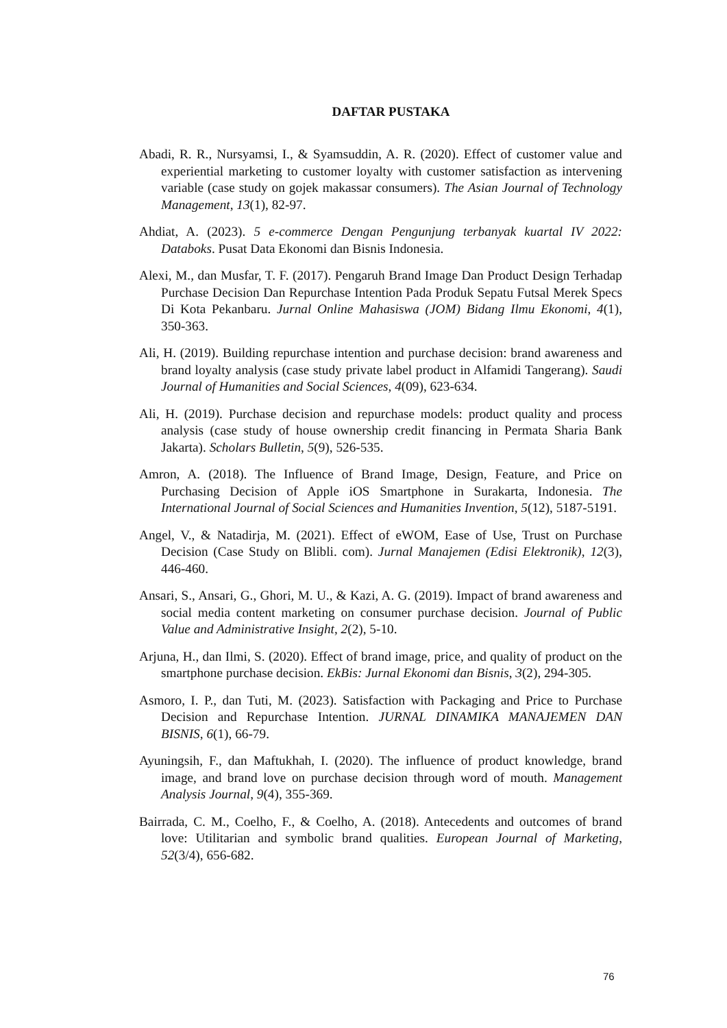DAFTAR PUSTAKA
Abadi, R. R., Nursyamsi, I., & Syamsuddin, A. R. (2020). Effect of customer value and experiential marketing to customer loyalty with customer satisfaction as intervening variable (case study on gojek makassar consumers). The Asian Journal of Technology Management, 13(1), 82-97.
Ahdiat, A. (2023). 5 e-commerce Dengan Pengunjung terbanyak kuartal IV 2022: Databoks. Pusat Data Ekonomi dan Bisnis Indonesia.
Alexi, M., dan Musfar, T. F. (2017). Pengaruh Brand Image Dan Product Design Terhadap Purchase Decision Dan Repurchase Intention Pada Produk Sepatu Futsal Merek Specs Di Kota Pekanbaru. Jurnal Online Mahasiswa (JOM) Bidang Ilmu Ekonomi, 4(1), 350-363.
Ali, H. (2019). Building repurchase intention and purchase decision: brand awareness and brand loyalty analysis (case study private label product in Alfamidi Tangerang). Saudi Journal of Humanities and Social Sciences, 4(09), 623-634.
Ali, H. (2019). Purchase decision and repurchase models: product quality and process analysis (case study of house ownership credit financing in Permata Sharia Bank Jakarta). Scholars Bulletin, 5(9), 526-535.
Amron, A. (2018). The Influence of Brand Image, Design, Feature, and Price on Purchasing Decision of Apple iOS Smartphone in Surakarta, Indonesia. The International Journal of Social Sciences and Humanities Invention, 5(12), 5187-5191.
Angel, V., & Natadirja, M. (2021). Effect of eWOM, Ease of Use, Trust on Purchase Decision (Case Study on Blibli. com). Jurnal Manajemen (Edisi Elektronik), 12(3), 446-460.
Ansari, S., Ansari, G., Ghori, M. U., & Kazi, A. G. (2019). Impact of brand awareness and social media content marketing on consumer purchase decision. Journal of Public Value and Administrative Insight, 2(2), 5-10.
Arjuna, H., dan Ilmi, S. (2020). Effect of brand image, price, and quality of product on the smartphone purchase decision. EkBis: Jurnal Ekonomi dan Bisnis, 3(2), 294-305.
Asmoro, I. P., dan Tuti, M. (2023). Satisfaction with Packaging and Price to Purchase Decision and Repurchase Intention. JURNAL DINAMIKA MANAJEMEN DAN BISNIS, 6(1), 66-79.
Ayuningsih, F., dan Maftukhah, I. (2020). The influence of product knowledge, brand image, and brand love on purchase decision through word of mouth. Management Analysis Journal, 9(4), 355-369.
Bairrada, C. M., Coelho, F., & Coelho, A. (2018). Antecedents and outcomes of brand love: Utilitarian and symbolic brand qualities. European Journal of Marketing, 52(3/4), 656-682.
76